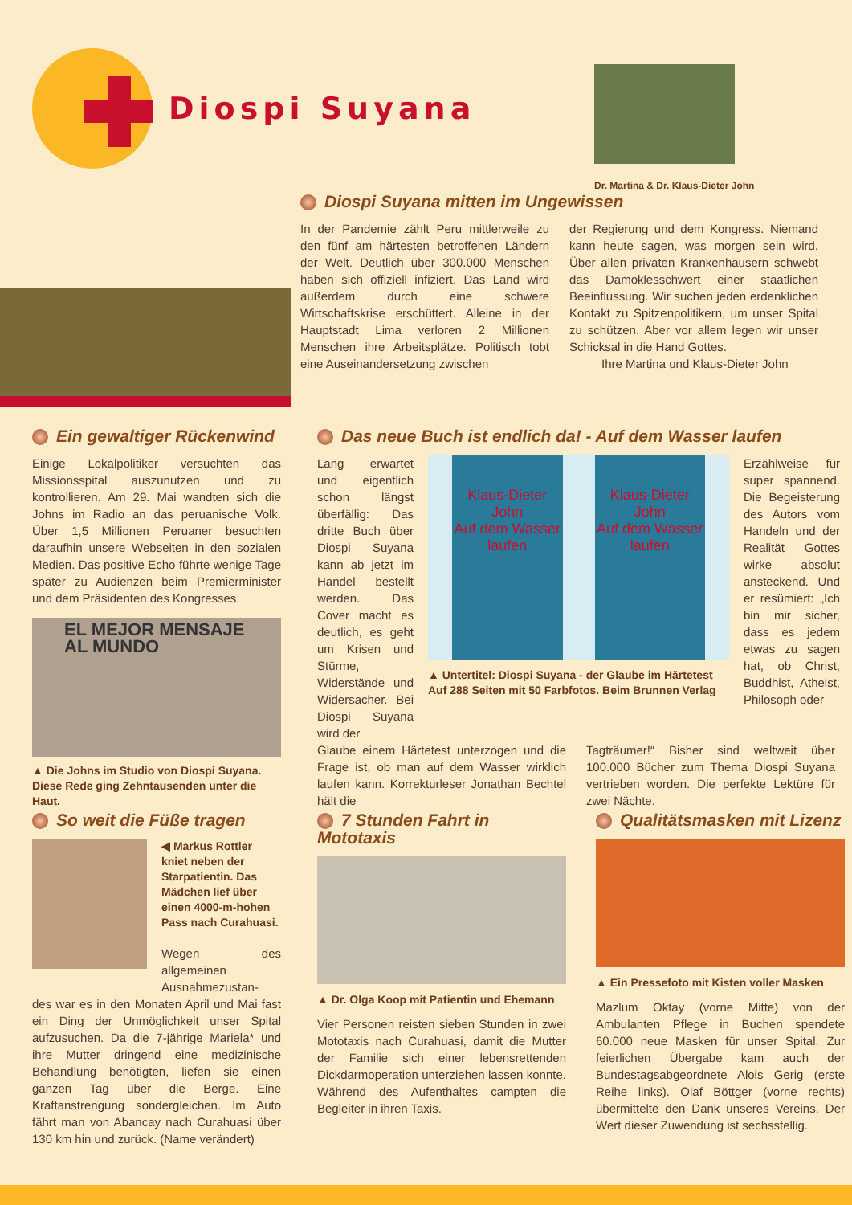Diospi Suyana
Dr. Martina & Dr. Klaus-Dieter John
Diospi Suyana mitten im Ungewissen
In der Pandemie zählt Peru mittlerweile zu den fünf am härtesten betroffenen Ländern der Welt. Deutlich über 300.000 Menschen haben sich offiziell infiziert. Das Land wird außerdem durch eine schwere Wirtschaftskrise erschüttert. Alleine in der Hauptstadt Lima verloren 2 Millionen Menschen ihre Arbeitsplätze. Politisch tobt eine Auseinandersetzung zwischen
der Regierung und dem Kongress. Niemand kann heute sagen, was morgen sein wird. Über allen privaten Krankenhäusern schwebt das Damoklesschwert einer staatlichen Beeinflussung. Wir suchen jeden erdenklichen Kontakt zu Spitzenpolitikern, um unser Spital zu schützen. Aber vor allem legen wir unser Schicksal in die Hand Gottes.
Ihre Martina und Klaus-Dieter John
Ein gewaltiger Rückenwind
Einige Lokalpolitiker versuchten das Missionsspital auszunutzen und zu kontrollieren. Am 29. Mai wandten sich die Johns im Radio an das peruanische Volk. Über 1,5 Millionen Peruaner besuchten daraufhin unsere Webseiten in den sozialen Medien. Das positive Echo führte wenige Tage später zu Audienzen beim Premierminister und dem Präsidenten des Kongresses.
EL MEJOR MENSAJE AL MUNDO
▲ Die Johns im Studio von Diospi Suyana. Diese Rede ging Zehntausenden unter die Haut.
Das neue Buch ist endlich da! - Auf dem Wasser laufen
Lang erwartet und eigentlich schon längst überfällig: Das dritte Buch über Diospi Suyana kann ab jetzt im Handel bestellt werden. Das Cover macht es deutlich, es geht um Krisen und Stürme, Widerstände und Widersacher. Bei Diospi Suyana wird der
Klaus-Dieter John
Auf dem Wasser laufen
Klaus-Dieter John
Auf dem Wasser laufen
▲ Untertitel: Diospi Suyana - der Glaube im Härtetest
Auf 288 Seiten mit 50 Farbfotos. Beim Brunnen Verlag
Erzählweise für super spannend. Die Begeisterung des Autors vom Handeln und der Realität Gottes wirke absolut ansteckend. Und er resümiert: „Ich bin mir sicher, dass es jedem etwas zu sagen hat, ob Christ, Buddhist, Atheist, Philosoph oder
Glaube einem Härtetest unterzogen und die Frage ist, ob man auf dem Wasser wirklich laufen kann. Korrekturleser Jonathan Bechtel hält die
Tagträumer!“ Bisher sind weltweit über 100.000 Bücher zum Thema Diospi Suyana vertrieben worden. Die perfekte Lektüre für zwei Nächte.
So weit die Füße tragen
◀ Markus Rottler kniet neben der Starpatientin. Das Mädchen lief über einen 4000-m-hohen Pass nach Curahuasi.
Wegen des allgemeinen Ausnahmezustan-
des war es in den Monaten April und Mai fast ein Ding der Unmöglichkeit unser Spital aufzusuchen. Da die 7-jährige Mariela* und ihre Mutter dringend eine medizinische Behandlung benötigten, liefen sie einen ganzen Tag über die Berge. Eine Kraftanstrengung sondergleichen. Im Auto fährt man von Abancay nach Curahuasi über 130 km hin und zurück. (Name verändert)
7 Stunden Fahrt in Mototaxis
▲ Dr. Olga Koop mit Patientin und Ehemann
Vier Personen reisten sieben Stunden in zwei Mototaxis nach Curahuasi, damit die Mutter der Familie sich einer lebensrettenden Dickdarmoperation unterziehen lassen konnte. Während des Aufenthaltes campten die Begleiter in ihren Taxis.
Qualitätsmasken mit Lizenz
▲ Ein Pressefoto mit Kisten voller Masken
Mazlum Oktay (vorne Mitte) von der Ambulanten Pflege in Buchen spendete 60.000 neue Masken für unser Spital. Zur feierlichen Übergabe kam auch der Bundestagsabgeordnete Alois Gerig (erste Reihe links). Olaf Böttger (vorne rechts) übermittelte den Dank unseres Vereins. Der Wert dieser Zuwendung ist sechsstellig.